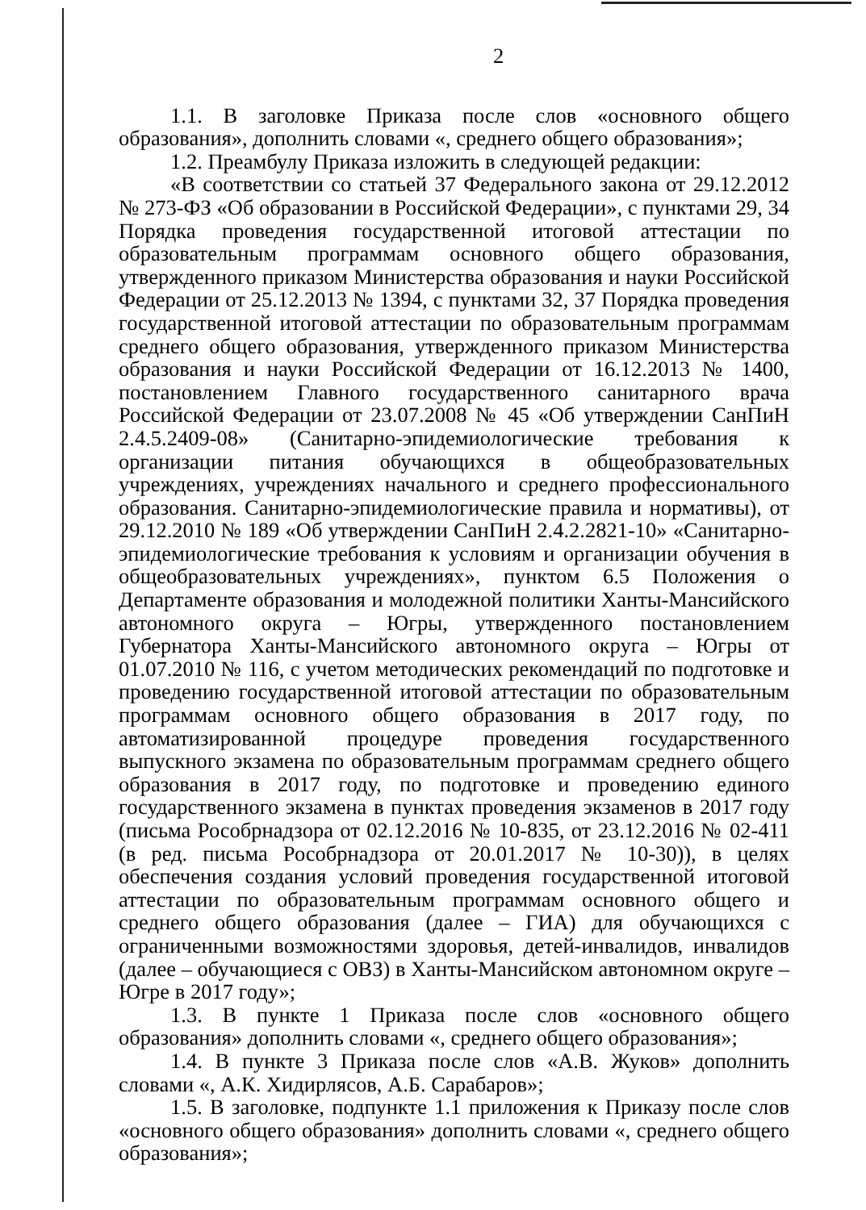2
1.1. В заголовке Приказа после слов «основного общего образования», дополнить словами «, среднего общего образования»;
1.2. Преамбулу Приказа изложить в следующей редакции:
«В соответствии со статьей 37 Федерального закона от 29.12.2012 № 273-ФЗ «Об образовании в Российской Федерации», с пунктами 29, 34 Порядка проведения государственной итоговой аттестации по образовательным программам основного общего образования, утвержденного приказом Министерства образования и науки Российской Федерации от 25.12.2013 № 1394, с пунктами 32, 37 Порядка проведения государственной итоговой аттестации по образовательным программам среднего общего образования, утвержденного приказом Министерства образования и науки Российской Федерации от 16.12.2013 № 1400, постановлением Главного государственного санитарного врача Российской Федерации от 23.07.2008 № 45 «Об утверждении СанПиН 2.4.5.2409-08» (Санитарно-эпидемиологические требования к организации питания обучающихся в общеобразовательных учреждениях, учреждениях начального и среднего профессионального образования. Санитарно-эпидемиологические правила и нормативы), от 29.12.2010 № 189 «Об утверждении СанПиН 2.4.2.2821-10» «Санитарно-эпидемиологические требования к условиям и организации обучения в общеобразовательных учреждениях», пунктом 6.5 Положения о Департаменте образования и молодежной политики Ханты-Мансийского автономного округа – Югры, утвержденного постановлением Губернатора Ханты-Мансийского автономного округа – Югры от 01.07.2010 № 116, с учетом методических рекомендаций по подготовке и проведению государственной итоговой аттестации по образовательным программам основного общего образования в 2017 году, по автоматизированной процедуре проведения государственного выпускного экзамена по образовательным программам среднего общего образования в 2017 году, по подготовке и проведению единого государственного экзамена в пунктах проведения экзаменов в 2017 году (письма Рособрнадзора от 02.12.2016 № 10-835, от 23.12.2016 № 02-411 (в ред. письма Рособрнадзора от 20.01.2017 № 10-30)), в целях обеспечения создания условий проведения государственной итоговой аттестации по образовательным программам основного общего и среднего общего образования (далее – ГИА) для обучающихся с ограниченными возможностями здоровья, детей-инвалидов, инвалидов (далее – обучающиеся с ОВЗ) в Ханты-Мансийском автономном округе – Югре в 2017 году»;
1.3. В пункте 1 Приказа после слов «основного общего образования» дополнить словами «, среднего общего образования»;
1.4. В пункте 3 Приказа после слов «А.В. Жуков» дополнить словами «, А.К. Хидирлясов, А.Б. Сарабаров»;
1.5. В заголовке, подпункте 1.1 приложения к Приказу после слов «основного общего образования» дополнить словами «, среднего общего образования»;